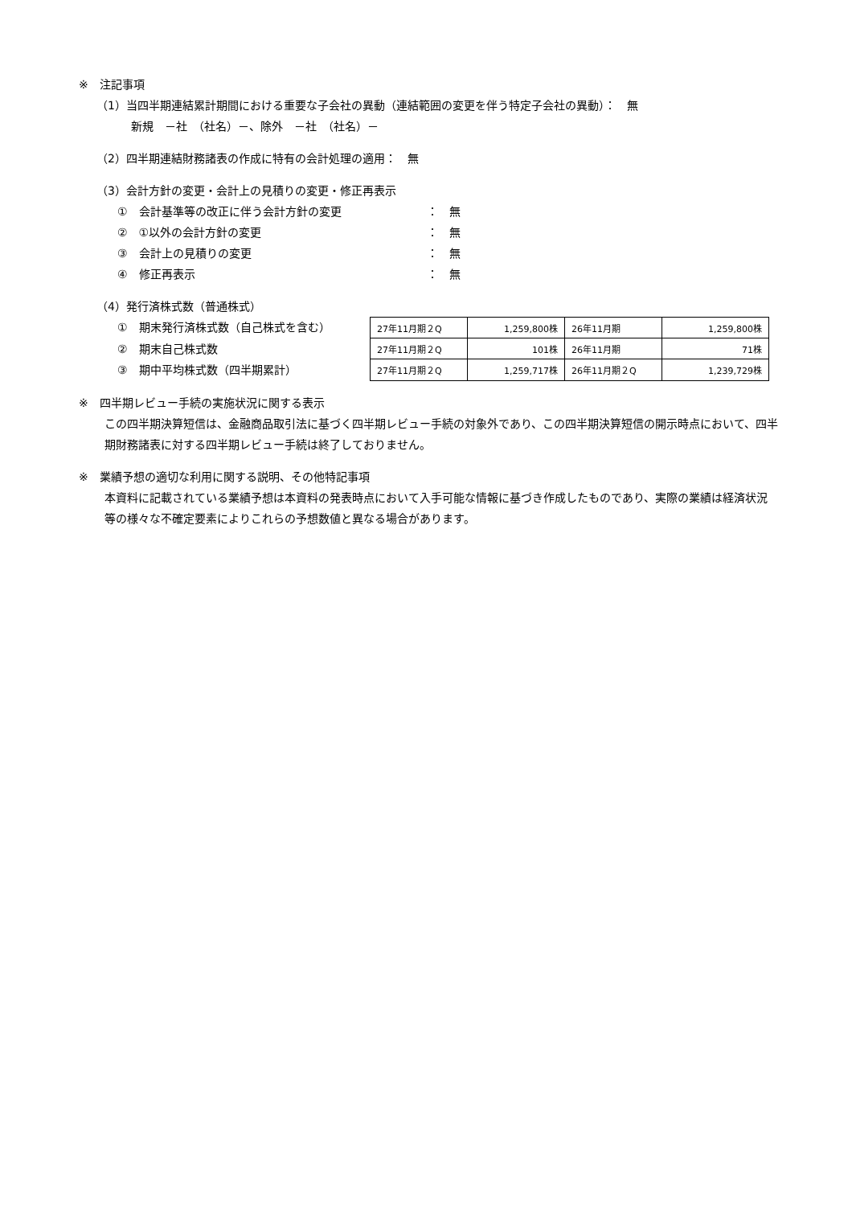※　注記事項
（1）当四半期連結累計期間における重要な子会社の異動（連結範囲の変更を伴う特定子会社の異動）：　無
新規　－社　（社名）－、除外　－社　（社名）－
（2）四半期連結財務諸表の作成に特有の会計処理の適用：　無
（3）会計方針の変更・会計上の見積りの変更・修正再表示
①　会計基準等の改正に伴う会計方針の変更 ：　無
②　①以外の会計方針の変更 ：　無
③　会計上の見積りの変更 ：　無
④　修正再表示 ：　無
（4）発行済株式数（普通株式）
①　期末発行済株式数（自己株式を含む）
②　期末自己株式数
③　期中平均株式数（四半期累計）
| 27年11月期２Q | 1,259,800株 | 26年11月期 | 1,259,800株 |
| 27年11月期２Q | 101株 | 26年11月期 | 71株 |
| 27年11月期２Q | 1,259,717株 | 26年11月期２Q | 1,239,729株 |
※　四半期レビュー手続の実施状況に関する表示
この四半期決算短信は、金融商品取引法に基づく四半期レビュー手続の対象外であり、この四半期決算短信の開示時点において、四半期財務諸表に対する四半期レビュー手続は終了しておりません。
※　業績予想の適切な利用に関する説明、その他特記事項
本資料に記載されている業績予想は本資料の発表時点において入手可能な情報に基づき作成したものであり、実際の業績は経済状況等の様々な不確定要素によりこれらの予想数値と異なる場合があります。